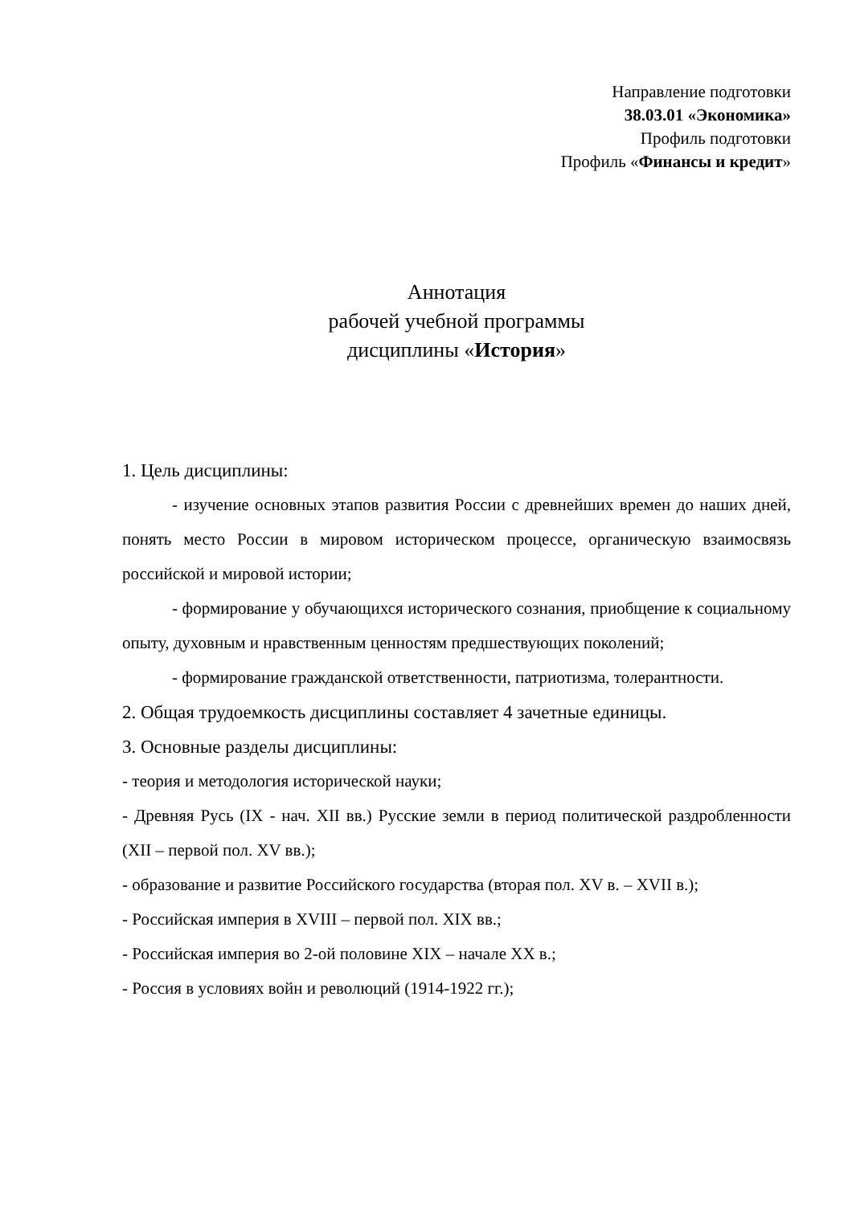Направление подготовки
38.03.01 «Экономика»
Профиль подготовки
Профиль «Финансы и кредит»
Аннотация
рабочей учебной программы
дисциплины «История»
1. Цель дисциплины:
- изучение основных этапов развития России с древнейших времен до наших дней, понять место России в мировом историческом процессе, органическую взаимосвязь российской и мировой истории;
- формирование у обучающихся исторического сознания, приобщение к социальному опыту, духовным и нравственным ценностям предшествующих поколений;
- формирование гражданской ответственности, патриотизма, толерантности.
2. Общая трудоемкость дисциплины составляет 4 зачетные единицы.
3. Основные разделы дисциплины:
- теория и методология исторической науки;
- Древняя Русь (IX - нач. XII вв.) Русские земли в период политической раздробленности (XII – первой пол. XV вв.);
- образование и развитие Российского государства (вторая пол. XV в. – XVII в.);
- Российская империя в XVIII – первой пол. XIX вв.;
- Российская империя во 2-ой половине XIX – начале XX в.;
- Россия в условиях войн и революций (1914-1922 гг.);